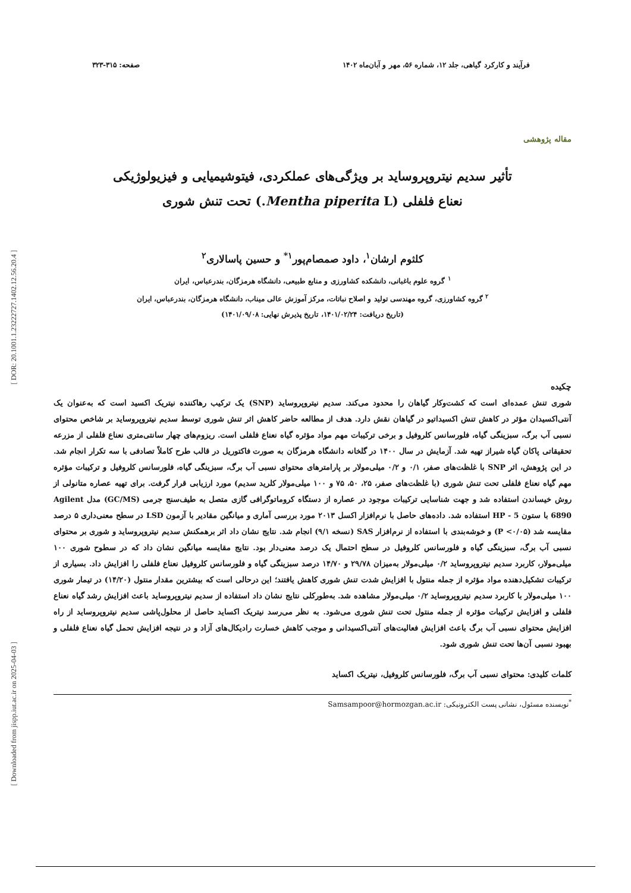[ DOR: 20.1001.1.23222727.1402.12.56.20.4 ]
[ Downloaded from jispp.iut.ac.ir on 2025-04-03 ]
فرآیند و کارکرد گیاهی، جلد ۱۲، شماره ۵۶، مهر و آبان‌ماه ۱۴۰۲ صفحه: ۳۱۵-۳۲۳
مقاله پژوهشی
تأثیر سدیم نیتروپروساید بر ویژگی‌های عملکردی، فیتوشیمیایی و فیزیولوژیکی
نعناع فلفلی (Mentha piperita L.) تحت تنش شوری
کلثوم ارشان<sup>۱</sup>، داود صمصام‌پور<sup>۱*</sup> و حسین پاسالاری<sup>۲</sup>
<sup>۱</sup> گروه علوم باغبانی، دانشکده کشاورزی و منابع طبیعی، دانشگاه هرمزگان، بندرعباس، ایران
<sup>۲</sup> گروه کشاورزی، گروه مهندسی تولید و اصلاح نباتات، مرکز آموزش عالی میناب، دانشگاه هرمزگان، بندرعباس، ایران
(تاریخ دریافت: ۱۴۰۱/۰۲/۲۴، تاریخ پذیرش نهایی: ۱۴۰۱/۰۹/۰۸)
چکیده
شوری تنش عمده‌ای است که کشت‌وکار گیاهان را محدود می‌کند. سدیم نیتروپروساید (SNP) یک ترکیب رهاکننده نیتریک اکسید است که به‌عنوان یک آنتی‌اکسیدان مؤثر در کاهش تنش اکسیداتیو در گیاهان نقش دارد. هدف از مطالعه حاضر کاهش اثر تنش شوری توسط سدیم نیتروپروساید بر شاخص محتوای نسبی آب برگ، سبزینگی گیاه، فلورسانس کلروفیل و برخی ترکیبات مهم مواد مؤثره گیاه نعناع فلفلی است. ریزوم‌های چهار سانتی‌متری نعناع فلفلی از مزرعه تحقیقاتی پاکان گیاه شیراز تهیه شد. آزمایش در سال ۱۴۰۰ در گلخانه دانشگاه هرمزگان به صورت فاکتوریل در قالب طرح کاملاً تصادفی با سه تکرار انجام شد. در این پژوهش، اثر SNP با غلظت‌های صفر، ۰/۱ و ۰/۲ میلی‌مولار بر پارامترهای محتوای نسبی آب برگ، سبزینگی گیاه، فلورسانس کلروفیل و ترکیبات مؤثره مهم گیاه نعناع فلفلی تحت تنش شوری (با غلظت‌های صفر، ۲۵، ۵۰، ۷۵ و ۱۰۰ میلی‌مولار کلرید سدیم) مورد ارزیابی قرار گرفت. برای تهیه عصاره متانولی از روش خیساندن استفاده شد و جهت شناسایی ترکیبات موجود در عصاره از دستگاه کروماتوگرافی گازی متصل به طیف‌سنج جرمی (GC/MS) مدل Agilent 6890 با ستون HP - 5 استفاده شد. داده‌های حاصل با نرم‌افزار اکسل ۲۰۱۳ مورد بررسی آماری و میانگین مقادیر با آزمون LSD در سطح معنی‌داری ۵ درصد مقایسه شد (P <۰/۰۵) و خوشه‌بندی با استفاده از نرم‌افزار SAS (نسخه ۹/۱) انجام شد. نتایج نشان داد اثر برهمکنش سدیم نیتروپروساید و شوری بر محتوای نسبی آب برگ، سبزینگی گیاه و فلورسانس کلروفیل در سطح احتمال یک درصد معنی‌دار بود. نتایج مقایسه میانگین نشان داد که در سطوح شوری ۱۰۰ میلی‌مولار، کاربرد سدیم نیتروپروساید ۰/۲ میلی‌مولار به‌میزان ۲۹/۷۸ و ۱۴/۷۰ درصد سبزینگی گیاه و فلورسانس کلروفیل نعناع فلفلی را افزایش داد. بسیاری از ترکیبات تشکیل‌دهنده مواد مؤثره از جمله منتول با افزایش شدت تنش شوری کاهش یافتند؛ این درحالی است که بیشترین مقدار منتول (۱۴/۲۰) در تیمار شوری ۱۰۰ میلی‌مولار با کاربرد سدیم نیتروپروساید ۰/۲ میلی‌مولار مشاهده شد. به‌طورکلی نتایج نشان داد استفاده از سدیم نیتروپروساید باعث افزایش رشد گیاه نعناع فلفلی و افزایش ترکیبات مؤثره از جمله منتول تحت تنش شوری می‌شود. به نظر می‌رسد نیتریک اکساید حاصل از محلول‌پاشی سدیم نیتروپروساید از راه افزایش محتوای نسبی آب برگ باعث افزایش فعالیت‌های آنتی‌اکسیدانی و موجب کاهش خسارت رادیکال‌های آزاد و در نتیجه افزایش تحمل گیاه نعناع فلفلی و بهبود نسبی آن‌ها تحت تنش شوری شود.
کلمات کلیدی: محتوای نسبی آب برگ، فلورسانس کلروفیل، نیتریک اکساید
<sup>*</sup> نویسنده مسئول، نشانی پست الکترونیکی: Samsampoor@hormozgan.ac.ir